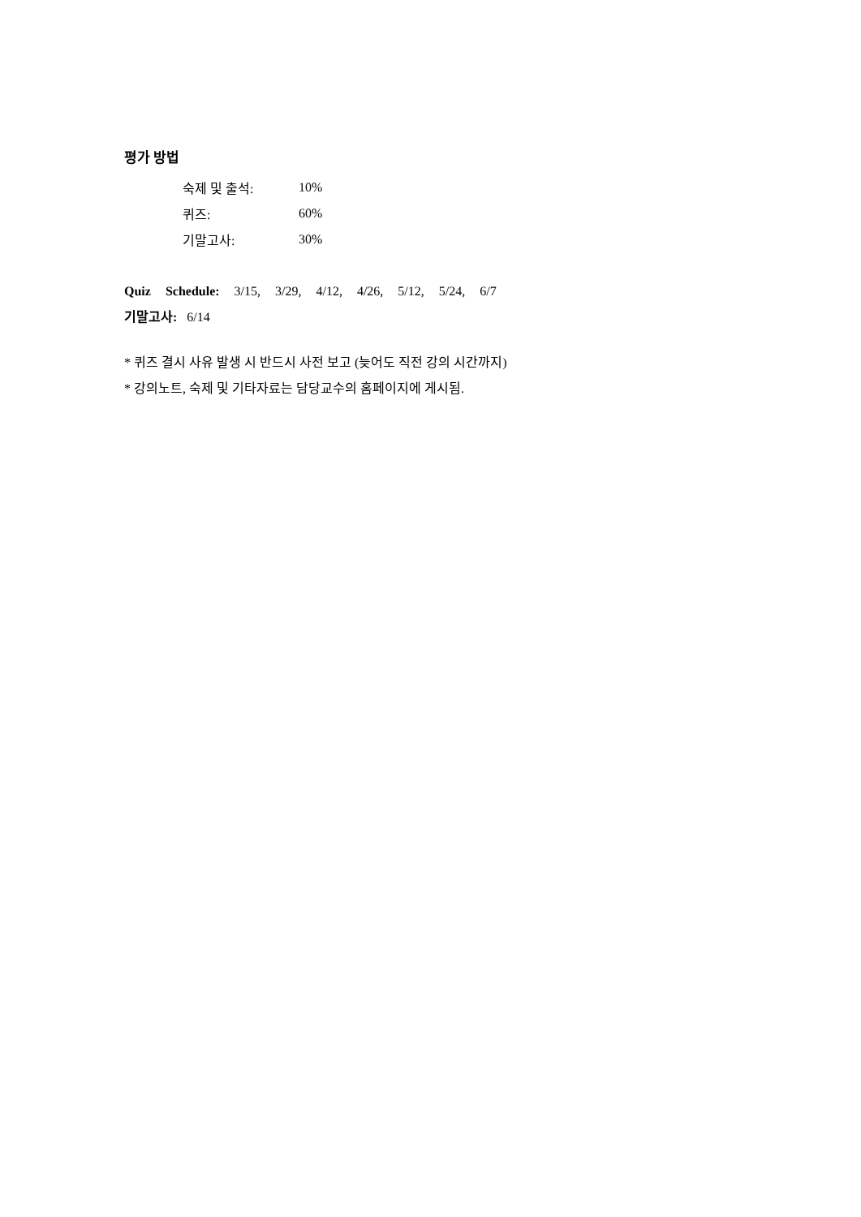평가 방법
숙제 및 출석: 10%
퀴즈: 60%
기말고사: 30%
Quiz Schedule: 3/15, 3/29, 4/12, 4/26, 5/12, 5/24, 6/7
기말고사: 6/14
* 퀴즈 결시 사유 발생 시 반드시 사전 보고 (늦어도 직전 강의 시간까지)
* 강의노트, 숙제 및 기타자료는 담당교수의 홈페이지에 게시됨.